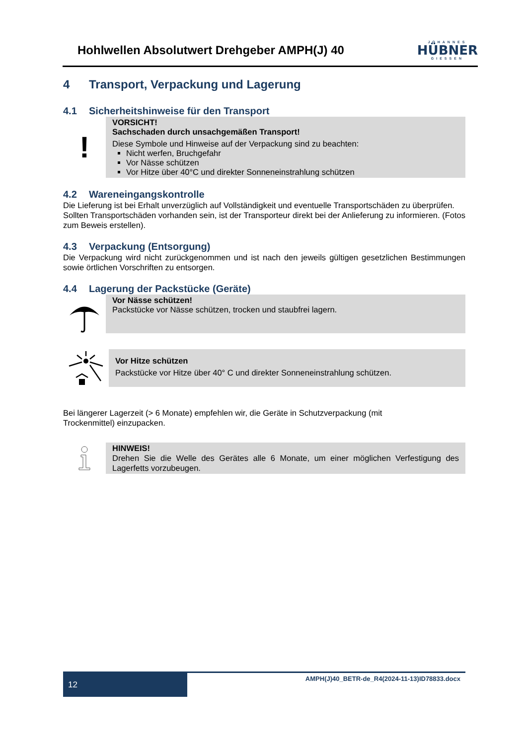Hohlwellen Absolutwert Drehgeber AMPH(J) 40
JOHANNES
HÜBNER
GIESSEN
4 Transport, Verpackung und Lagerung
4.1 Sicherheitshinweise für den Transport
!
VORSICHT!
Sachschaden durch unsachgemäßen Transport!
Diese Symbole und Hinweise auf der Verpackung sind zu beachten:
Nicht werfen, Bruchgefahr
Vor Nässe schützen
Vor Hitze über 40°C und direkter Sonneneinstrahlung schützen
4.2 Wareneingangskontrolle
Die Lieferung ist bei Erhalt unverzüglich auf Vollständigkeit und eventuelle Transportschäden zu überprüfen.
Sollten Transportschäden vorhanden sein, ist der Transporteur direkt bei der Anlieferung zu informieren. (Fotos zum Beweis erstellen).
4.3 Verpackung (Entsorgung)
Die Verpackung wird nicht zurückgenommen und ist nach den jeweils gültigen gesetzlichen Bestimmungen sowie örtlichen Vorschriften zu entsorgen.
4.4 Lagerung der Packstücke (Geräte)
Vor Nässe schützen!
Packstücke vor Nässe schützen, trocken und staubfrei lagern.
Vor Hitze schützen
Packstücke vor Hitze über 40° C und direkter Sonneneinstrahlung schützen.
Bei längerer Lagerzeit (> 6 Monate) empfehlen wir, die Geräte in Schutzverpackung (mit
Trockenmittel) einzupacken.
HINWEIS!
Drehen Sie die Welle des Gerätes alle 6 Monate, um einer möglichen Verfestigung des Lagerfetts vorzubeugen.
12
AMPH(J)40_BETR-de_R4(2024-11-13)ID78833.docx